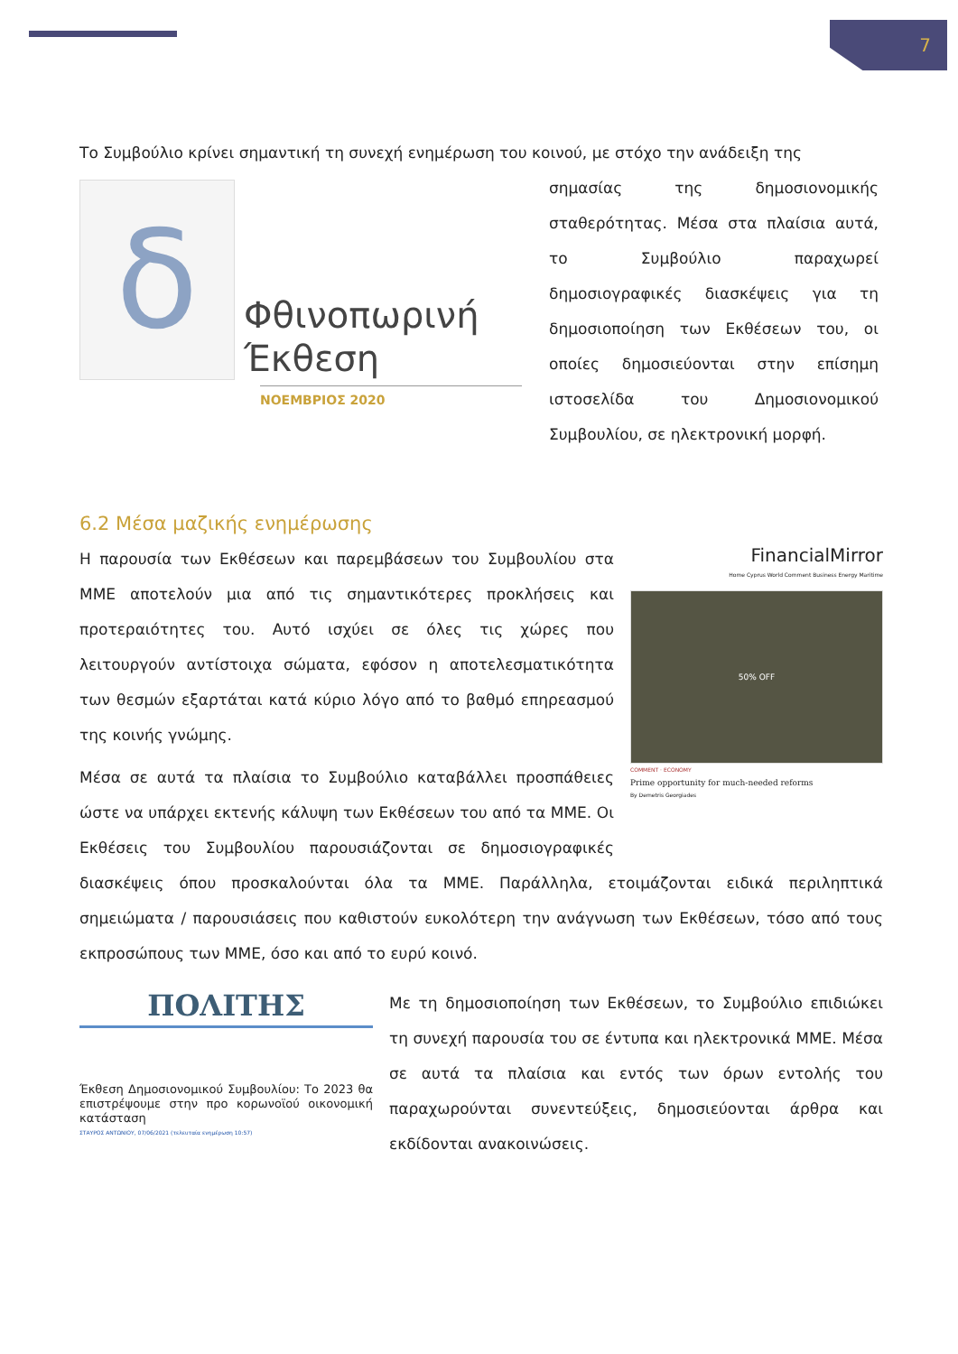7
Το Συμβούλιο κρίνει σημαντική τη συνεχή ενημέρωση του κοινού, με στόχο την ανάδειξη της
δ
Φθινοπωρινή
Έκθεση
ΝΟΕΜΒΡΙΟΣ 2020
σημασίας της δημοσιονομικής σταθερότητας. Μέσα στα πλαίσια αυτά, το Συμβούλιο παραχωρεί δημοσιογραφικές διασκέψεις για τη δημοσιοποίηση των Εκθέσεων του, οι οποίες δημοσιεύονται στην επίσημη ιστοσελίδα του Δημοσιονομικού Συμβουλίου, σε ηλεκτρονική μορφή.
6.2 Μέσα μαζικής ενημέρωσης
FinancialMirror
Home Cyprus World Comment Business Energy Maritime
50% OFF
COMMENT · ECONOMY
Prime opportunity for much-needed reforms
By Demetris Georgiades
Η παρουσία των Εκθέσεων και παρεμβάσεων του Συμβουλίου στα ΜΜΕ αποτελούν μια από τις σημαντικότερες προκλήσεις και προτεραιότητες του. Αυτό ισχύει σε όλες τις χώρες που λειτουργούν αντίστοιχα σώματα, εφόσον η αποτελεσματικότητα των θεσμών εξαρτάται κατά κύριο λόγο από το βαθμό επηρεασμού της κοινής γνώμης.
Μέσα σε αυτά τα πλαίσια το Συμβούλιο καταβάλλει προσπάθειες ώστε να υπάρχει εκτενής κάλυψη των Εκθέσεων του από τα ΜΜΕ. Οι Εκθέσεις του Συμβουλίου παρουσιάζονται σε δημοσιογραφικές διασκέψεις όπου προσκαλούνται όλα τα ΜΜΕ. Παράλληλα, ετοιμάζονται ειδικά περιληπτικά σημειώματα / παρουσιάσεις που καθιστούν ευκολότερη την ανάγνωση των Εκθέσεων, τόσο από τους εκπροσώπους των ΜΜΕ, όσο και από το ευρύ κοινό.
ΠΟΛΙΤΗΣ
Έκθεση Δημοσιονομικού Συμβουλίου: Το 2023 θα επιστρέψουμε στην προ κορωνοϊού οικονομική κατάσταση
ΣΤΑΥΡΟΣ ΑΝΤΩΝΙΟΥ, 07/06/2021 (τελευταία ενημέρωση 10:57)
Με τη δημοσιοποίηση των Εκθέσεων, το Συμβούλιο επιδιώκει τη συνεχή παρουσία του σε έντυπα και ηλεκτρονικά ΜΜΕ. Μέσα σε αυτά τα πλαίσια και εντός των όρων εντολής του παραχωρούνται συνεντεύξεις, δημοσιεύονται άρθρα και εκδίδονται ανακοινώσεις.